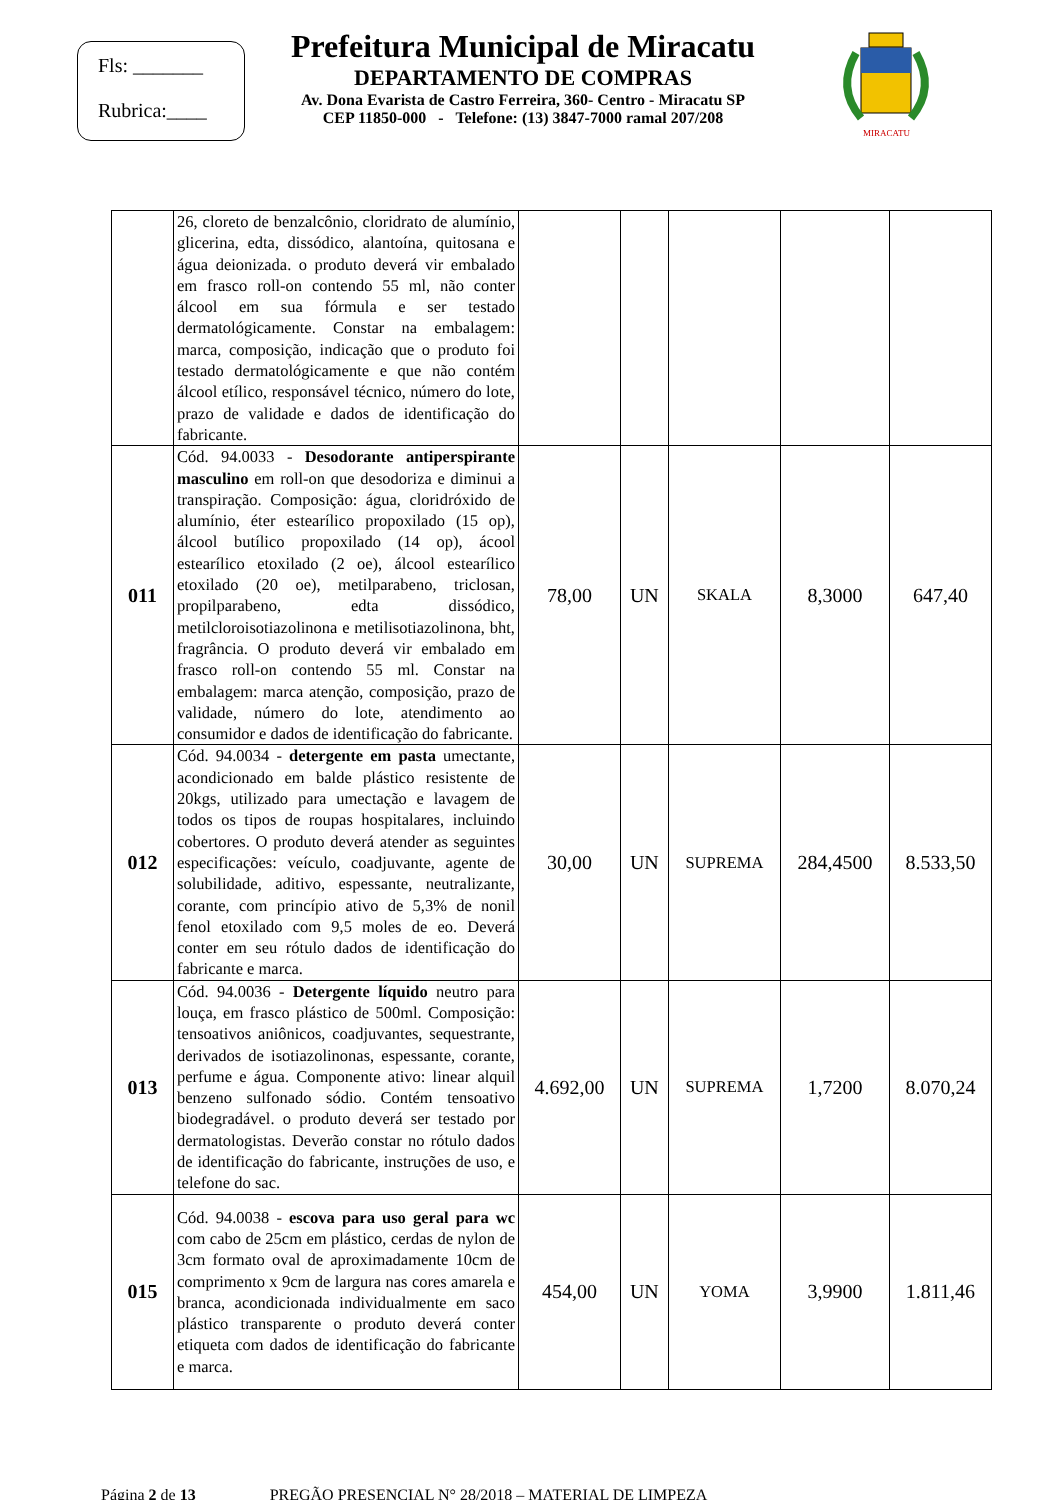Fls: _______
Rubrica:____
Prefeitura Municipal de Miracatu
DEPARTAMENTO DE COMPRAS
Av. Dona Evarista de Castro Ferreira, 360- Centro - Miracatu SP
CEP 11850-000 - Telefone: (13) 3847-7000 ramal 207/208
MIRACATU
| | 26, cloreto de benzalcônio, cloridrato de alumínio, glicerina, edta, dissódico, alantoína, quitosana e água deionizada. o produto deverá vir embalado em frasco roll-on contendo 55 ml, não conter álcool em sua fórmula e ser testado dermatológicamente. Constar na embalagem: marca, composição, indicação que o produto foi testado dermatológicamente e que não contém álcool etílico, responsável técnico, número do lote, prazo de validade e dados de identificação do fabricante. | | | | | |
| 011 | Cód. 94.0033 - Desodorante antiperspirante masculino em roll-on que desodoriza e diminui a transpiração. Composição: água, cloridróxido de alumínio, éter estearílico propoxilado (15 op), álcool butílico propoxilado (14 op), ácool estearílico etoxilado (2 oe), álcool estearílico etoxilado (20 oe), metilparabeno, triclosan, propilparabeno, edta dissódico, metilcloroisotiazolinona e metilisotiazolinona, bht, fragrância. O produto deverá vir embalado em frasco roll-on contendo 55 ml. Constar na embalagem: marca atenção, composição, prazo de validade, número do lote, atendimento ao consumidor e dados de identificação do fabricante. | 78,00 | UN | SKALA | 8,3000 | 647,40 |
| 012 | Cód. 94.0034 - detergente em pasta umectante, acondicionado em balde plástico resistente de 20kgs, utilizado para umectação e lavagem de todos os tipos de roupas hospitalares, incluindo cobertores. O produto deverá atender as seguintes especificações: veículo, coadjuvante, agente de solubilidade, aditivo, espessante, neutralizante, corante, com princípio ativo de 5,3% de nonil fenol etoxilado com 9,5 moles de eo. Deverá conter em seu rótulo dados de identificação do fabricante e marca. | 30,00 | UN | SUPREMA | 284,4500 | 8.533,50 |
| 013 | Cód. 94.0036 - Detergente líquido neutro para louça, em frasco plástico de 500ml. Composição: tensoativos aniônicos, coadjuvantes, sequestrante, derivados de isotiazolinonas, espessante, corante, perfume e água. Componente ativo: linear alquil benzeno sulfonado sódio. Contém tensoativo biodegradável. o produto deverá ser testado por dermatologistas. Deverão constar no rótulo dados de identificação do fabricante, instruções de uso, e telefone do sac. | 4.692,00 | UN | SUPREMA | 1,7200 | 8.070,24 |
| 015 | Cód. 94.0038 - escova para uso geral para wc com cabo de 25cm em plástico, cerdas de nylon de 3cm formato oval de aproximadamente 10cm de comprimento x 9cm de largura nas cores amarela e branca, acondicionada individualmente em saco plástico transparente o produto deverá conter etiqueta com dados de identificação do fabricante e marca. | 454,00 | UN | YOMA | 3,9900 | 1.811,46 |
Página 2 de 13 PREGÃO PRESENCIAL N° 28/2018 – MATERIAL DE LIMPEZA